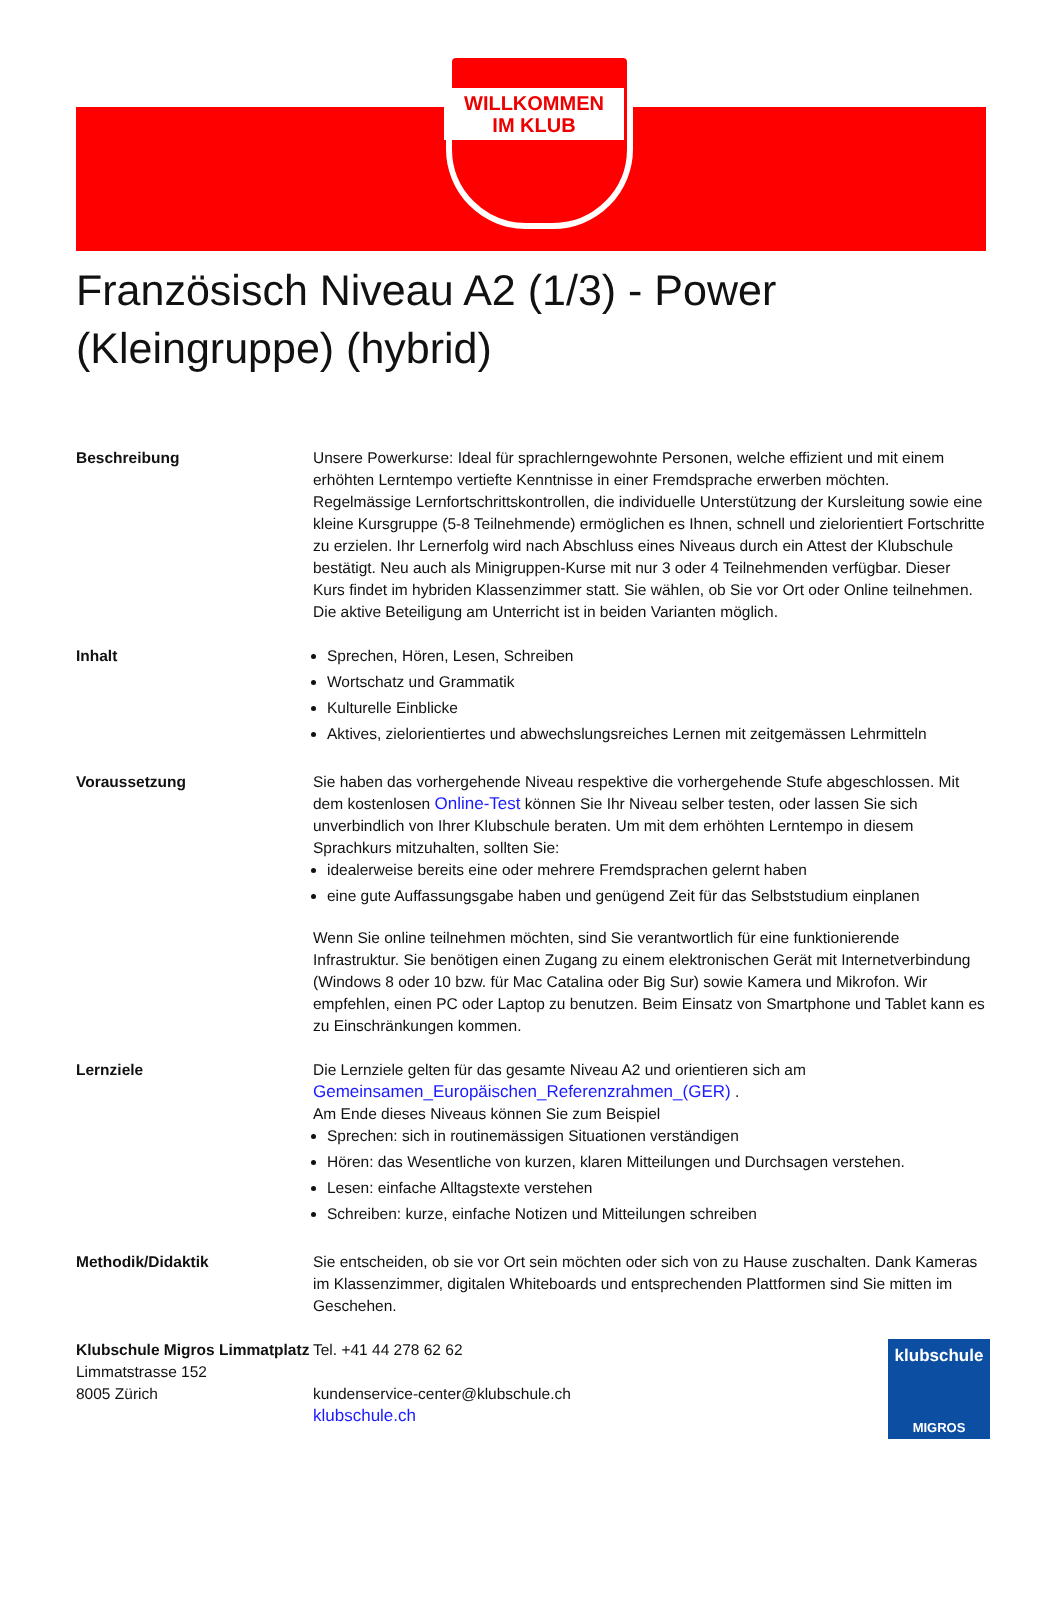WILLKOMMEN
IM KLUB
Französisch Niveau A2 (1/3) - Power (Kleingruppe) (hybrid)
Beschreibung Unsere Powerkurse: Ideal für sprachlerngewohnte Personen, welche effizient und mit einem erhöhten Lerntempo vertiefte Kenntnisse in einer Fremdsprache erwerben möchten. Regelmässige Lernfortschrittskontrollen, die individuelle Unterstützung der Kursleitung sowie eine kleine Kursgruppe (5-8 Teilnehmende) ermöglichen es Ihnen, schnell und zielorientiert Fortschritte zu erzielen. Ihr Lernerfolg wird nach Abschluss eines Niveaus durch ein Attest der Klubschule bestätigt. Neu auch als Minigruppen-Kurse mit nur 3 oder 4 Teilnehmenden verfügbar. Dieser Kurs findet im hybriden Klassenzimmer statt. Sie wählen, ob Sie vor Ort oder Online teilnehmen. Die aktive Beteiligung am Unterricht ist in beiden Varianten möglich.
Inhalt Sprechen, Hören, Lesen, Schreiben
Wortschatz und Grammatik
Kulturelle Einblicke
Aktives, zielorientiertes und abwechslungsreiches Lernen mit zeitgemässen Lehrmitteln
Voraussetzung Sie haben das vorhergehende Niveau respektive die vorhergehende Stufe abgeschlossen. Mit dem kostenlosen Online-Test können Sie Ihr Niveau selber testen, oder lassen Sie sich unverbindlich von Ihrer Klubschule beraten. Um mit dem erhöhten Lerntempo in diesem Sprachkurs mitzuhalten, sollten Sie:
idealerweise bereits eine oder mehrere Fremdsprachen gelernt haben
eine gute Auffassungsgabe haben und genügend Zeit für das Selbststudium einplanen
Wenn Sie online teilnehmen möchten, sind Sie verantwortlich für eine funktionierende Infrastruktur. Sie benötigen einen Zugang zu einem elektronischen Gerät mit Internetverbindung (Windows 8 oder 10 bzw. für Mac Catalina oder Big Sur) sowie Kamera und Mikrofon. Wir empfehlen, einen PC oder Laptop zu benutzen. Beim Einsatz von Smartphone und Tablet kann es zu Einschränkungen kommen.
Lernziele Die Lernziele gelten für das gesamte Niveau A2 und orientieren sich am Gemeinsamen_Europäischen_Referenzrahmen_(GER) .
Am Ende dieses Niveaus können Sie zum Beispiel
Sprechen: sich in routinemässigen Situationen verständigen
Hören: das Wesentliche von kurzen, klaren Mitteilungen und Durchsagen verstehen.
Lesen: einfache Alltagstexte verstehen
Schreiben: kurze, einfache Notizen und Mitteilungen schreiben
Methodik/Didaktik Sie entscheiden, ob sie vor Ort sein möchten oder sich von zu Hause zuschalten. Dank Kameras im Klassenzimmer, digitalen Whiteboards und entsprechenden Plattformen sind Sie mitten im Geschehen.
Klubschule Migros Limmatplatz
Limmatstrasse 152
8005 Zürich
Tel. +41 44 278 62 62
kundenservice-center@klubschule.ch
klubschule.ch
klubschule
MIGROS